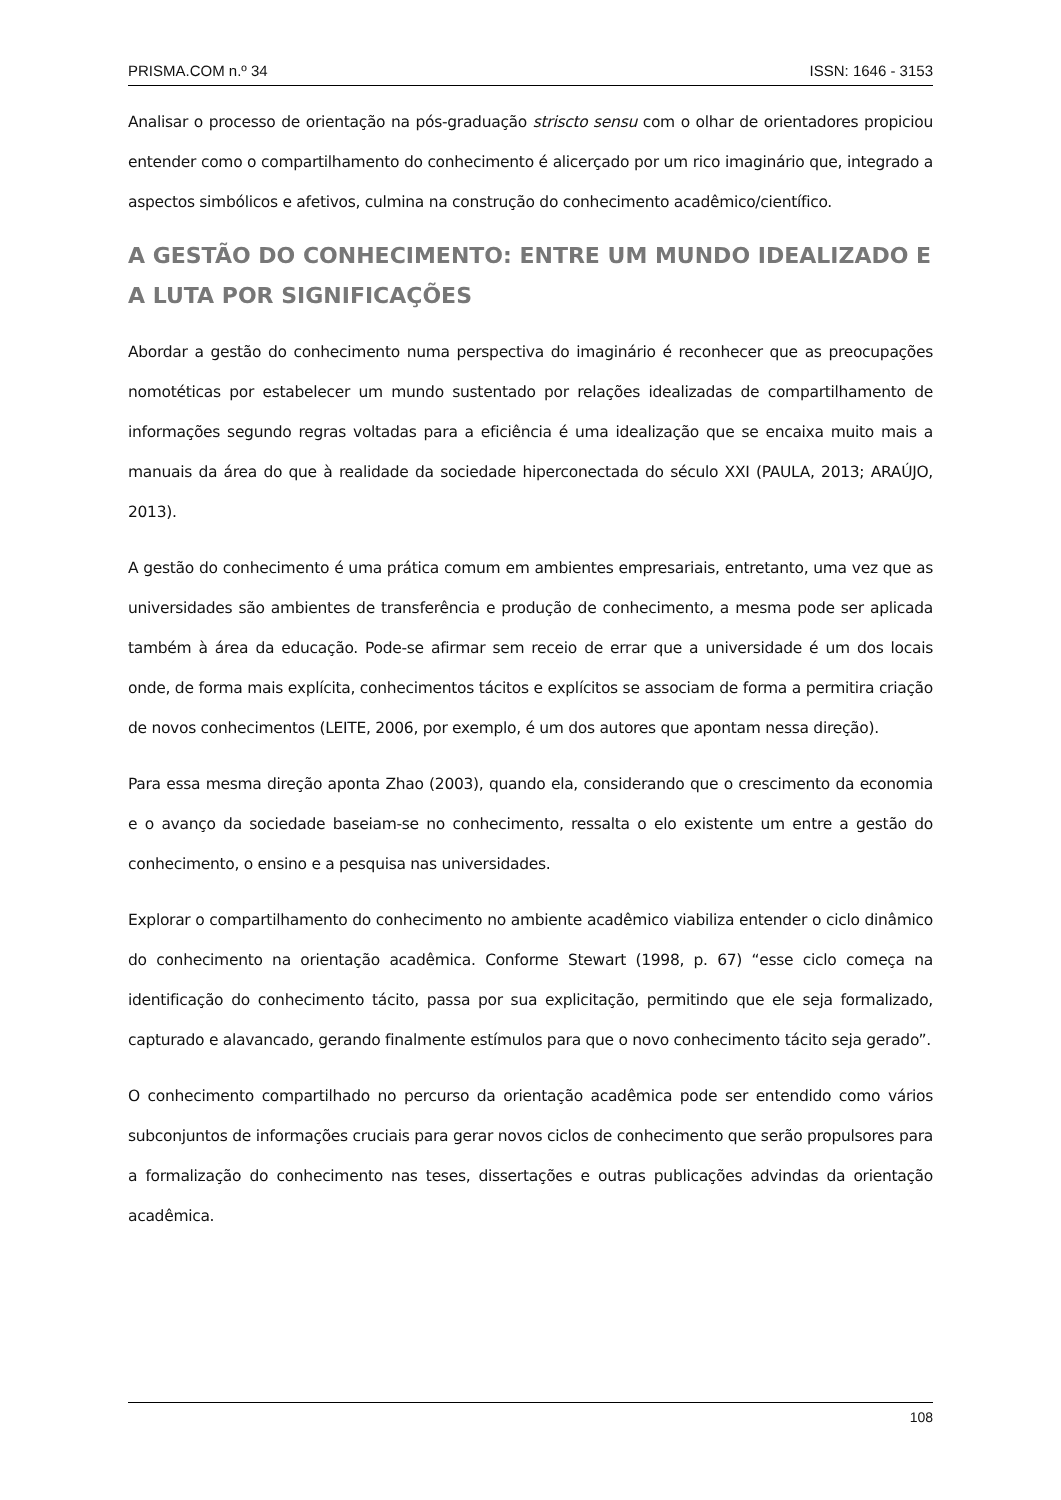PRISMA.COM n.º 34 ISSN: 1646 - 3153
Analisar o processo de orientação na pós-graduação striscto sensu com o olhar de orientadores propiciou entender como o compartilhamento do conhecimento é alicerçado por um rico imaginário que, integrado a aspectos simbólicos e afetivos, culmina na construção do conhecimento acadêmico/científico.
A GESTÃO DO CONHECIMENTO: ENTRE UM MUNDO IDEALIZADO E A LUTA POR SIGNIFICAÇÕES
Abordar a gestão do conhecimento numa perspectiva do imaginário é reconhecer que as preocupações nomotéticas por estabelecer um mundo sustentado por relações idealizadas de compartilhamento de informações segundo regras voltadas para a eficiência é uma idealização que se encaixa muito mais a manuais da área do que à realidade da sociedade hiperconectada do século XXI (PAULA, 2013; ARAÚJO, 2013).
A gestão do conhecimento é uma prática comum em ambientes empresariais, entretanto, uma vez que as universidades são ambientes de transferência e produção de conhecimento, a mesma pode ser aplicada também à área da educação. Pode-se afirmar sem receio de errar que a universidade é um dos locais onde, de forma mais explícita, conhecimentos tácitos e explícitos se associam de forma a permitira criação de novos conhecimentos (LEITE, 2006, por exemplo, é um dos autores que apontam nessa direção).
Para essa mesma direção aponta Zhao (2003), quando ela, considerando que o crescimento da economia e o avanço da sociedade baseiam-se no conhecimento, ressalta o elo existente um entre a gestão do conhecimento, o ensino e a pesquisa nas universidades.
Explorar o compartilhamento do conhecimento no ambiente acadêmico viabiliza entender o ciclo dinâmico do conhecimento na orientação acadêmica. Conforme Stewart (1998, p. 67) “esse ciclo começa na identificação do conhecimento tácito, passa por sua explicitação, permitindo que ele seja formalizado, capturado e alavancado, gerando finalmente estímulos para que o novo conhecimento tácito seja gerado”.
O conhecimento compartilhado no percurso da orientação acadêmica pode ser entendido como vários subconjuntos de informações cruciais para gerar novos ciclos de conhecimento que serão propulsores para a formalização do conhecimento nas teses, dissertações e outras publicações advindas da orientação acadêmica.
108